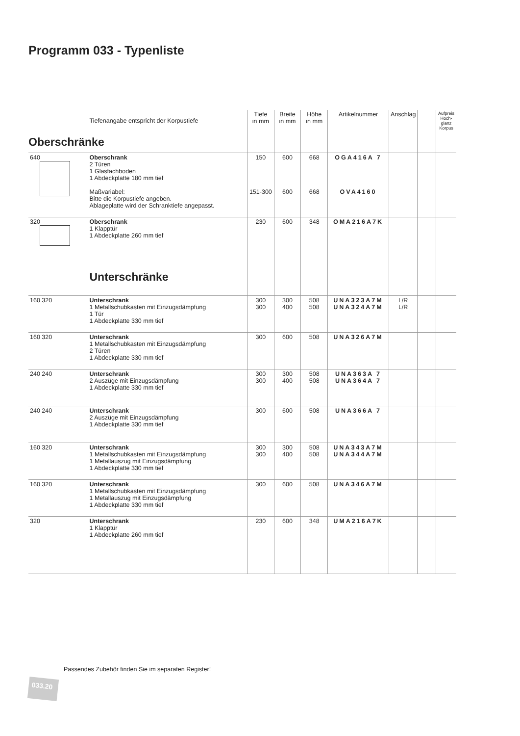Programm 033 - Typenliste
| | Tiefenangabe entspricht der Korpustiefe | Tiefe in mm | Breite in mm | Höhe in mm | Artikelnummer | Anschlag | | Aufpreis Hoch-glanz Korpus |
| --- | --- | --- | --- | --- | --- | --- | --- | --- |
| Oberschränke | | | | | | | | |
| 640 | Oberschrank 2 Türen 1 Glasfachboden 1 Abdeckplatte 180 mm tief Maßvariabel: Bitte die Korpustiefe angeben. Ablageplatte wird der Schranktiefe angepasst. | 150 151-300 | 600 600 | 668 668 | OGA416A 7 OVA4160 | | | |
| 320 | Oberschrank 1 Klapptür 1 Abdeckplatte 260 mm tief Unterschränke | 230 | 600 | 348 | OMA216A7K | | | |
| 160 320 | Unterschrank 1 Metallschubkasten mit Einzugsdämpfung 1 Tür 1 Abdeckplatte 330 mm tief | 300 300 | 300 400 | 508 508 | UNA323A7M UNA324A7M | L/R L/R | | |
| 160 320 | Unterschrank 1 Metallschubkasten mit Einzugsdämpfung 2 Türen 1 Abdeckplatte 330 mm tief | 300 | 600 | 508 | UNA326A7M | | | |
| 240 240 | Unterschrank 2 Auszüge mit Einzugsdämpfung 1 Abdeckplatte 330 mm tief | 300 300 | 300 400 | 508 508 | UNA363A 7 UNA364A 7 | | | |
| 240 240 | Unterschrank 2 Auszüge mit Einzugsdämpfung 1 Abdeckplatte 330 mm tief | 300 | 600 | 508 | UNA366A 7 | | | |
| 160 320 | Unterschrank 1 Metallschubkasten mit Einzugsdämpfung 1 Metallauszug mit Einzugsdämpfung 1 Abdeckplatte 330 mm tief | 300 300 | 300 400 | 508 508 | UNA343A7M UNA344A7M | | | |
| 160 320 | Unterschrank 1 Metallschubkasten mit Einzugsdämpfung 1 Metallauszug mit Einzugsdämpfung 1 Abdeckplatte 330 mm tief | 300 | 600 | 508 | UNA346A7M | | | |
| 320 | Unterschrank 1 Klapptür 1 Abdeckplatte 260 mm tief | 230 | 600 | 348 | UMA216A7K | | | |
Passendes Zubehör finden Sie im separaten Register!
033.20